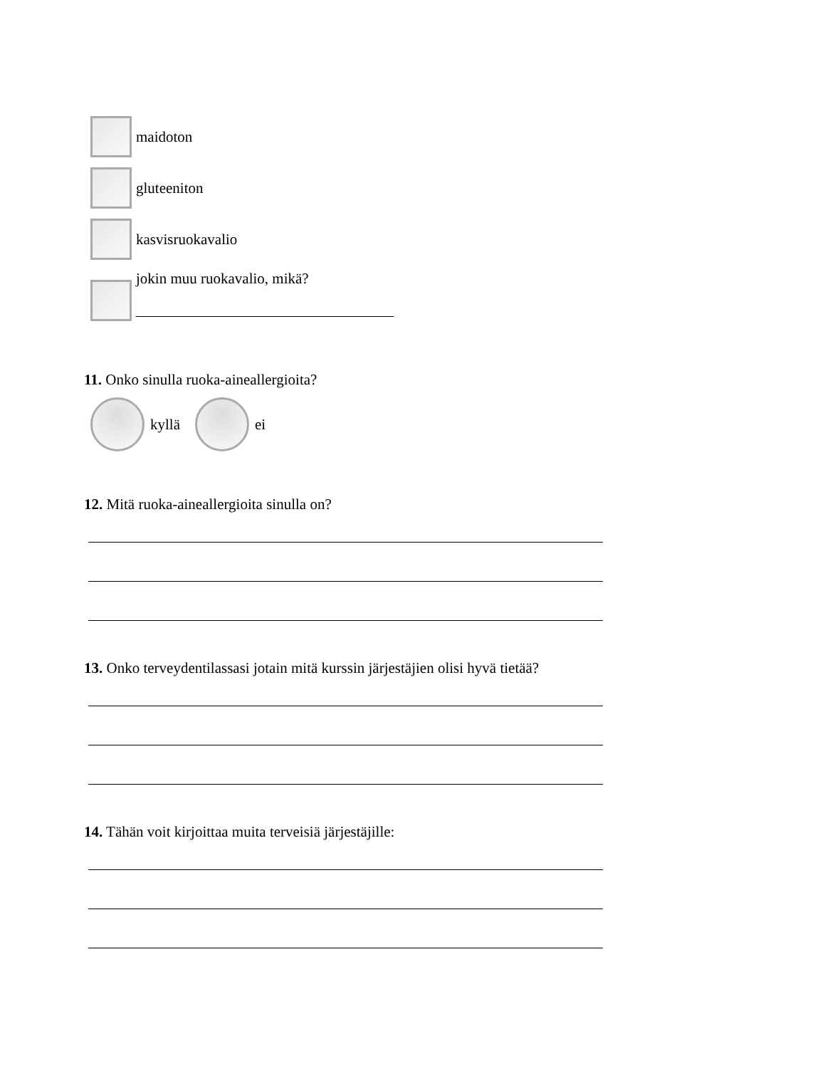maidoton
gluteeniton
kasvisruokavalio
jokin muu ruokavalio, mikä?
11. Onko sinulla ruoka-aineallergioita?
kyllä
ei
12. Mitä ruoka-aineallergioita sinulla on?
13. Onko terveydentilassasi jotain mitä kurssin järjestäjien olisi hyvä tietää?
14. Tähän voit kirjoittaa muita terveisiä järjestäjille: